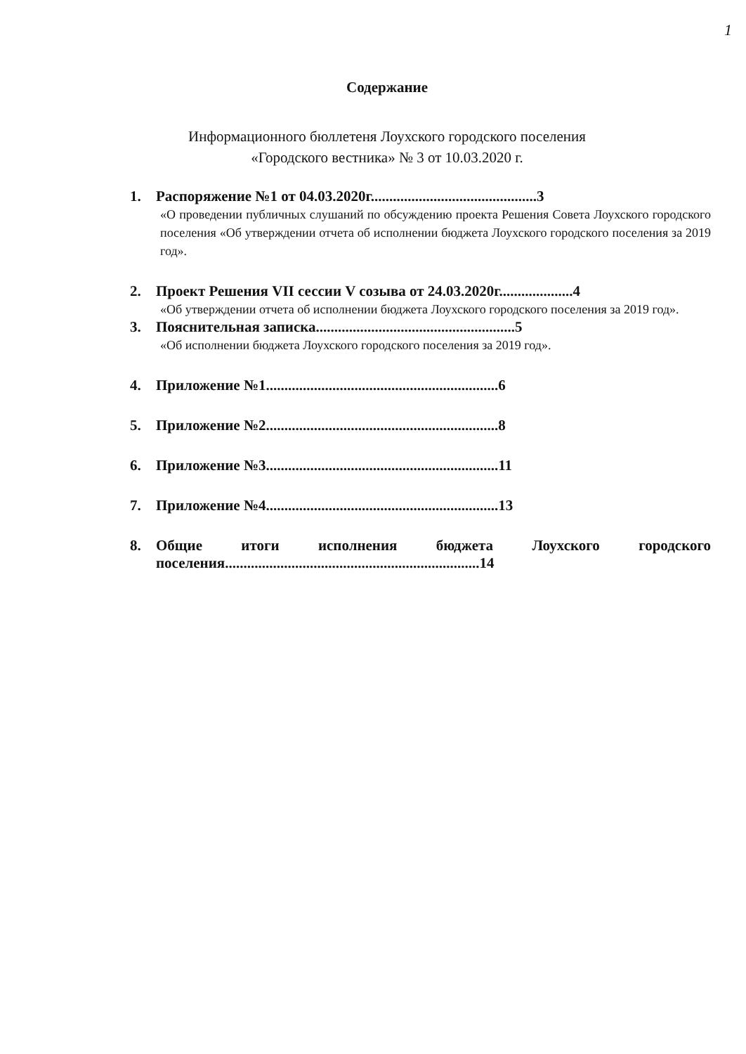1
Содержание
Информационного бюллетеня Лоухского городского поселения
«Городского вестника» № 3 от 10.03.2020 г.
1. Распоряжение №1 от 04.03.2020г.............................................3
«О проведении публичных слушаний по обсуждению проекта Решения Совета Лоухского городского поселения «Об утверждении отчета об исполнении бюджета Лоухского городского поселения за 2019 год».
2. Проект Решения VII сессии V созыва от 24.03.2020г....................4
«Об утверждении отчета об исполнении бюджета Лоухского городского поселения за 2019 год».
3. Пояснительная записка......................................................5
«Об исполнении бюджета Лоухского городского поселения за 2019 год».
4. Приложение №1...............................................................6
5. Приложение №2...............................................................8
6. Приложение №3...............................................................11
7. Приложение №4...............................................................13
8. Общие итоги исполнения бюджета Лоухского городского поселения.....................................................................14